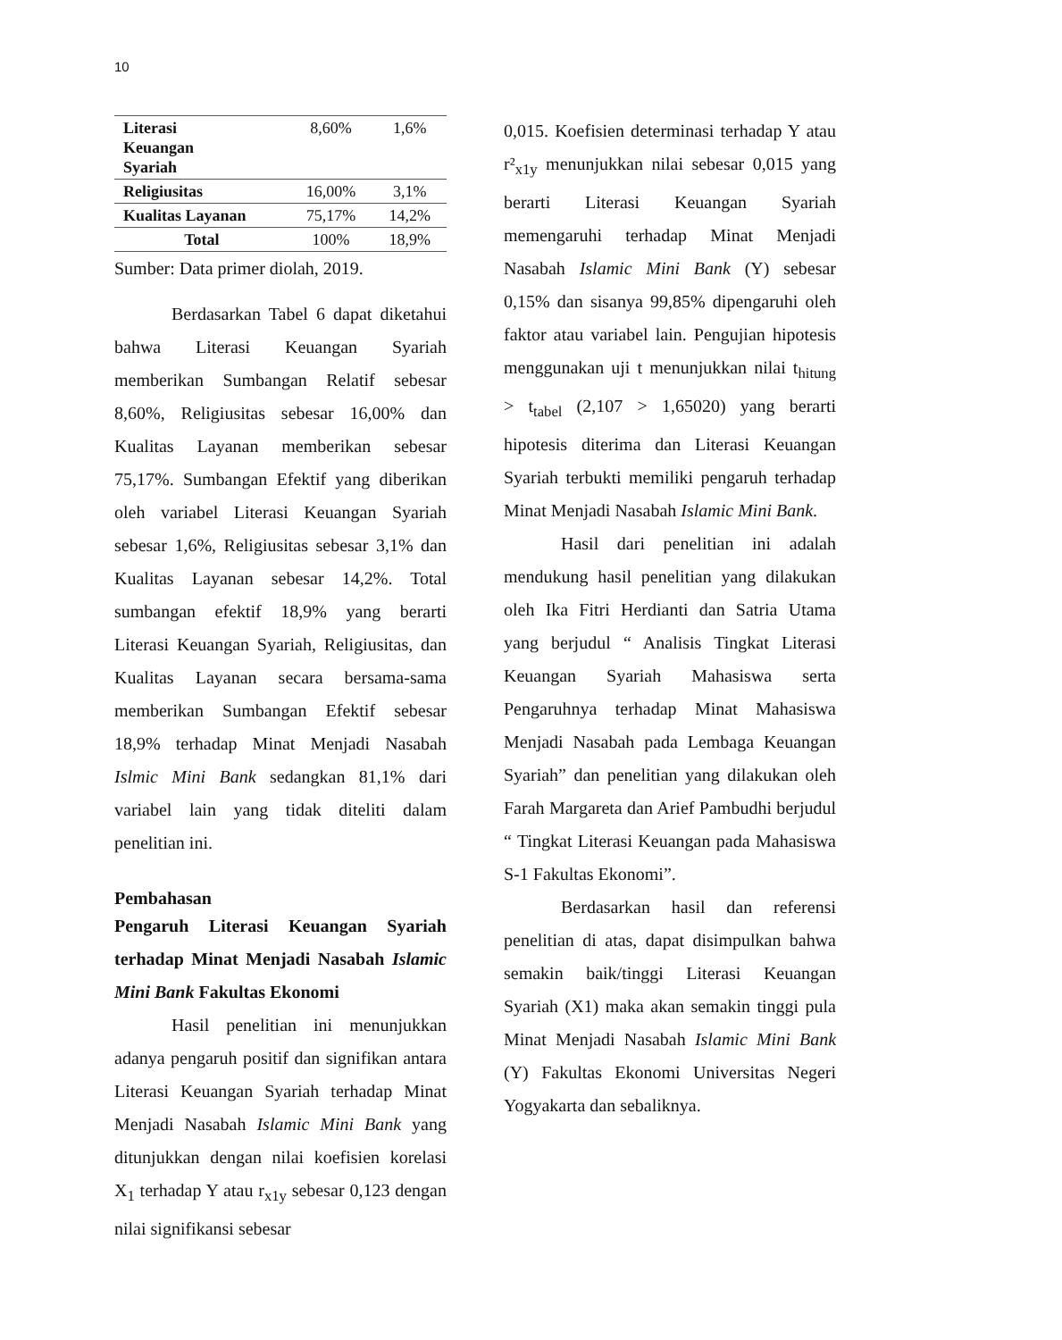10
| Literasi Keuangan Syariah | 8,60% | 1,6% |
| Religiusitas | 16,00% | 3,1% |
| Kualitas Layanan | 75,17% | 14,2% |
| Total | 100% | 18,9% |
Sumber: Data primer diolah, 2019.
Berdasarkan Tabel 6 dapat diketahui bahwa Literasi Keuangan Syariah memberikan Sumbangan Relatif sebesar 8,60%, Religiusitas sebesar 16,00% dan Kualitas Layanan memberikan sebesar 75,17%. Sumbangan Efektif yang diberikan oleh variabel Literasi Keuangan Syariah sebesar 1,6%, Religiusitas sebesar 3,1% dan Kualitas Layanan sebesar 14,2%. Total sumbangan efektif 18,9% yang berarti Literasi Keuangan Syariah, Religiusitas, dan Kualitas Layanan secara bersama-sama memberikan Sumbangan Efektif sebesar 18,9% terhadap Minat Menjadi Nasabah Islmic Mini Bank sedangkan 81,1% dari variabel lain yang tidak diteliti dalam penelitian ini.
Pembahasan
Pengaruh Literasi Keuangan Syariah terhadap Minat Menjadi Nasabah Islamic Mini Bank Fakultas Ekonomi
Hasil penelitian ini menunjukkan adanya pengaruh positif dan signifikan antara Literasi Keuangan Syariah terhadap Minat Menjadi Nasabah Islamic Mini Bank yang ditunjukkan dengan nilai koefisien korelasi X<sub>1</sub> terhadap Y atau r<sub>x1y</sub> sebesar 0,123 dengan nilai signifikansi sebesar
0,015. Koefisien determinasi terhadap Y atau r²<sub>x1y</sub> menunjukkan nilai sebesar 0,015 yang berarti Literasi Keuangan Syariah memengaruhi terhadap Minat Menjadi Nasabah Islamic Mini Bank (Y) sebesar 0,15% dan sisanya 99,85% dipengaruhi oleh faktor atau variabel lain. Pengujian hipotesis menggunakan uji t menunjukkan nilai t<sub>hitung</sub> > t<sub>tabel</sub> (2,107 > 1,65020) yang berarti hipotesis diterima dan Literasi Keuangan Syariah terbukti memiliki pengaruh terhadap Minat Menjadi Nasabah Islamic Mini Bank.
Hasil dari penelitian ini adalah mendukung hasil penelitian yang dilakukan oleh Ika Fitri Herdianti dan Satria Utama yang berjudul “ Analisis Tingkat Literasi Keuangan Syariah Mahasiswa serta Pengaruhnya terhadap Minat Mahasiswa Menjadi Nasabah pada Lembaga Keuangan Syariah” dan penelitian yang dilakukan oleh Farah Margareta dan Arief Pambudhi berjudul “ Tingkat Literasi Keuangan pada Mahasiswa S-1 Fakultas Ekonomi”.
Berdasarkan hasil dan referensi penelitian di atas, dapat disimpulkan bahwa semakin baik/tinggi Literasi Keuangan Syariah (X1) maka akan semakin tinggi pula Minat Menjadi Nasabah Islamic Mini Bank (Y) Fakultas Ekonomi Universitas Negeri Yogyakarta dan sebaliknya.